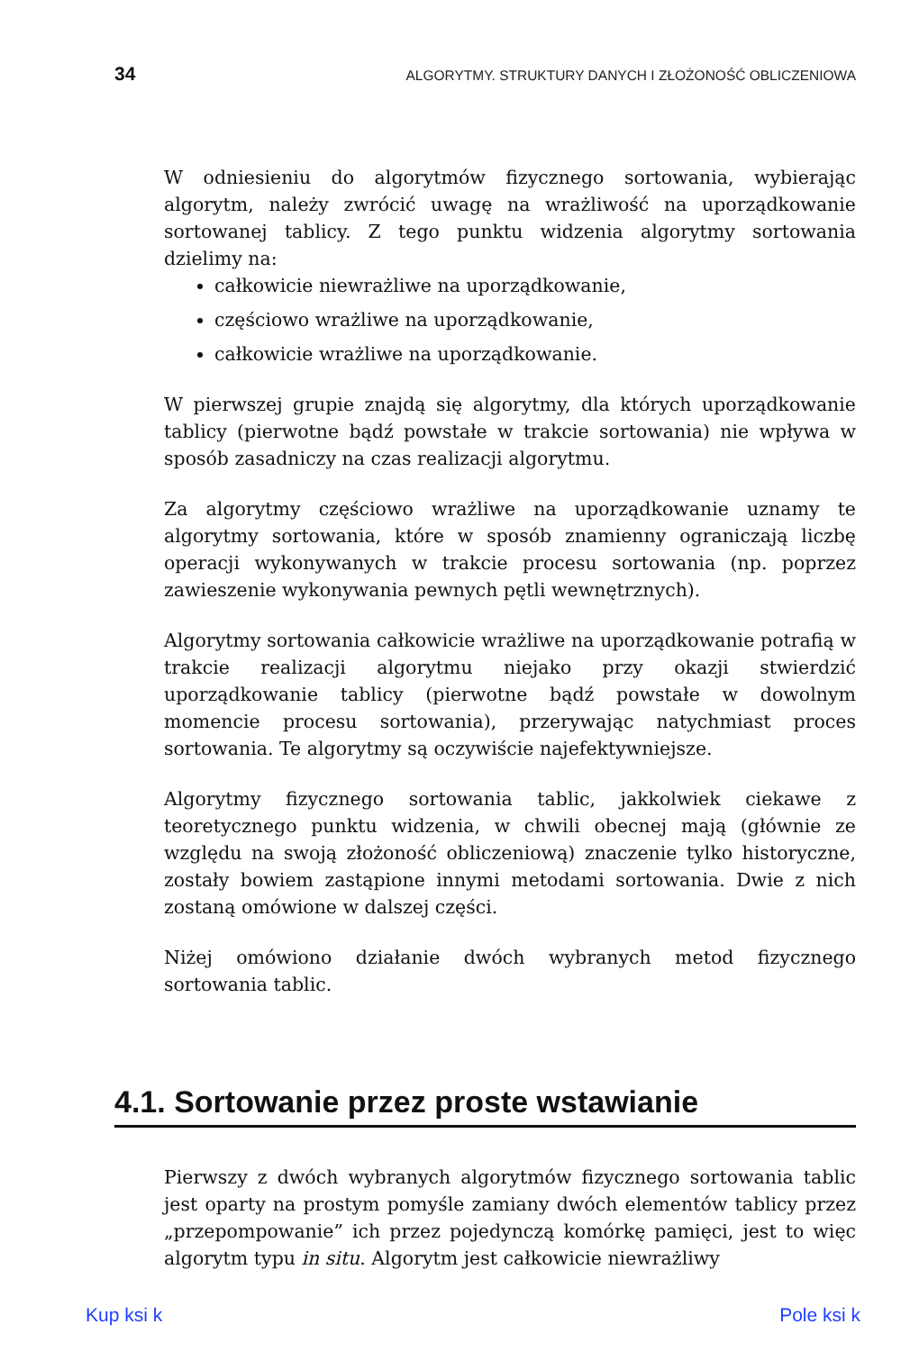34 ALGORYTMY. STRUKTURY DANYCH I ZŁOŻONOŚĆ OBLICZENIOWA
W odniesieniu do algorytmów fizycznego sortowania, wybierając algorytm, należy zwrócić uwagę na wrażliwość na uporządkowanie sortowanej tablicy. Z tego punktu widzenia algorytmy sortowania dzielimy na:
całkowicie niewrażliwe na uporządkowanie,
częściowo wrażliwe na uporządkowanie,
całkowicie wrażliwe na uporządkowanie.
W pierwszej grupie znajdą się algorytmy, dla których uporządkowanie tablicy (pierwotne bądź powstałe w trakcie sortowania) nie wpływa w sposób zasadniczy na czas realizacji algorytmu.
Za algorytmy częściowo wrażliwe na uporządkowanie uznamy te algorytmy sortowania, które w sposób znamienny ograniczają liczbę operacji wykonywanych w trakcie procesu sortowania (np. poprzez zawieszenie wykonywania pewnych pętli wewnętrznych).
Algorytmy sortowania całkowicie wrażliwe na uporządkowanie potrafią w trakcie realizacji algorytmu niejako przy okazji stwierdzić uporządkowanie tablicy (pierwotne bądź powstałe w dowolnym momencie procesu sortowania), przerywając natychmiast proces sortowania. Te algorytmy są oczywiście najefektywniejsze.
Algorytmy fizycznego sortowania tablic, jakkolwiek ciekawe z teoretycznego punktu widzenia, w chwili obecnej mają (głównie ze względu na swoją złożoność obliczeniową) znaczenie tylko historyczne, zostały bowiem zastąpione innymi metodami sortowania. Dwie z nich zostaną omówione w dalszej części.
Niżej omówiono działanie dwóch wybranych metod fizycznego sortowania tablic.
4.1. Sortowanie przez proste wstawianie
Pierwszy z dwóch wybranych algorytmów fizycznego sortowania tablic jest oparty na prostym pomyśle zamiany dwóch elementów tablicy przez „przepompowanie” ich przez pojedynczą komórkę pamięci, jest to więc algorytm typu in situ. Algorytm jest całkowicie niewrażliwy
Kup ksi k Pole ksi k